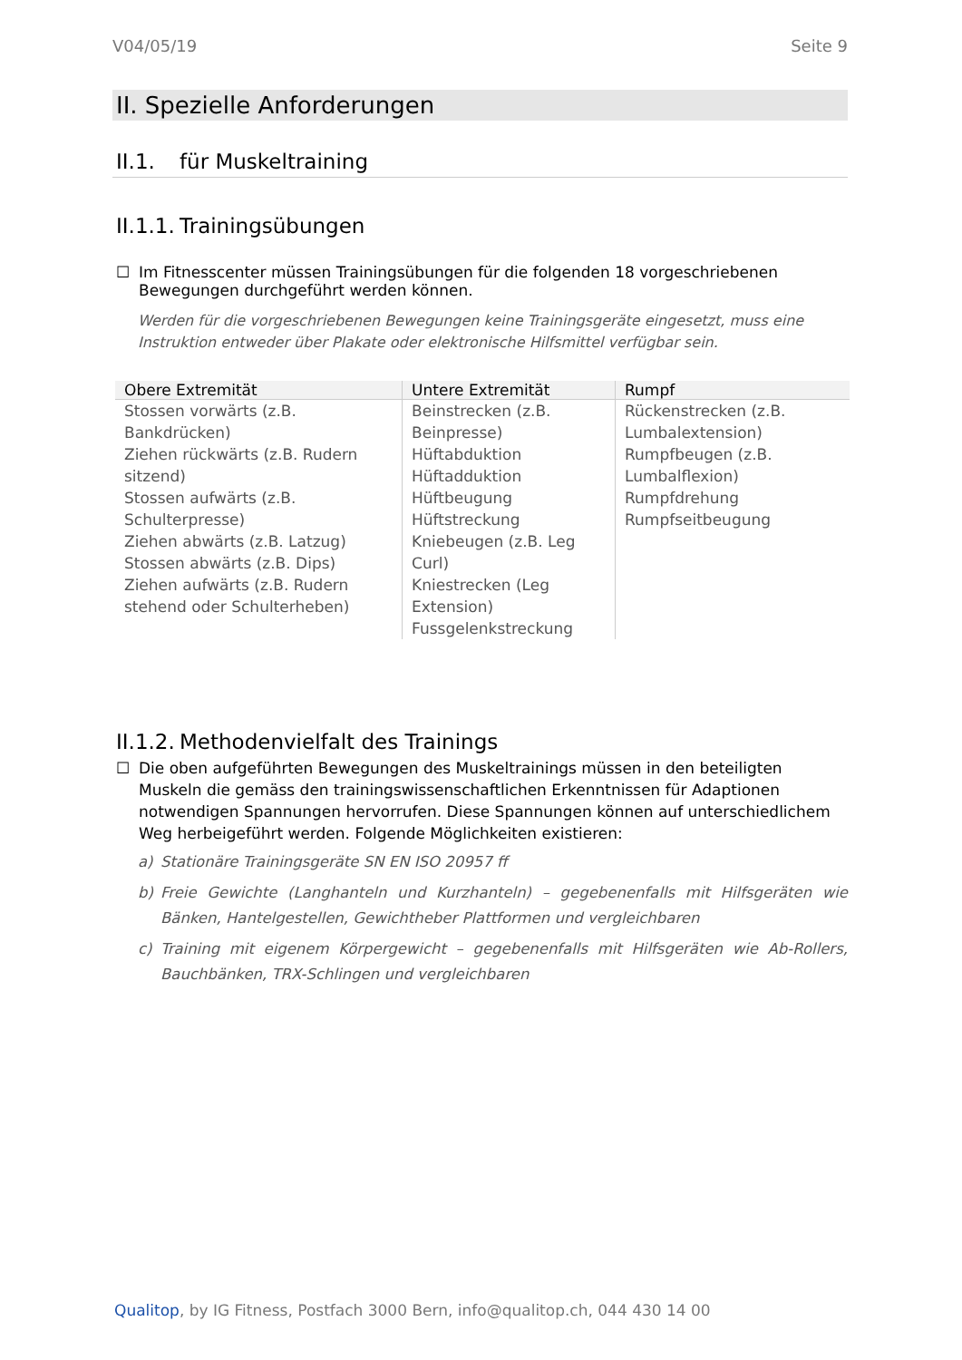V04/05/19 Seite 9
II. Spezielle Anforderungen
II.1. für Muskeltraining
II.1.1. Trainingsübungen
☐ Im Fitnesscenter müssen Trainingsübungen für die folgenden 18 vorgeschriebenen Bewegungen durchgeführt werden können.
Werden für die vorgeschriebenen Bewegungen keine Trainingsgeräte eingesetzt, muss eine Instruktion entweder über Plakate oder elektronische Hilfsmittel verfügbar sein.
| Obere Extremität | Untere Extremität | Rumpf |
| --- | --- | --- |
| Stossen vorwärts (z.B. Bankdrücken) Ziehen rückwärts (z.B. Rudern sitzend) Stossen aufwärts (z.B. Schulterpresse) Ziehen abwärts (z.B. Latzug) Stossen abwärts (z.B. Dips) Ziehen aufwärts (z.B. Rudern stehend oder Schulterheben) | Beinstrecken (z.B. Beinpresse) Hüftabduktion Hüftadduktion Hüftbeugung Hüftstreckung Kniebeugen (z.B. Leg Curl) Kniestrecken (Leg Extension) Fussgelenkstreckung | Rückenstrecken (z.B. Lumbalextension) Rumpfbeugen (z.B. Lumbalflexion) Rumpfdrehung Rumpfseitbeugung |
II.1.2. Methodenvielfalt des Trainings
☐ Die oben aufgeführten Bewegungen des Muskeltrainings müssen in den beteiligten Muskeln die gemäss den trainingswissenschaftlichen Erkenntnissen für Adaptionen notwendigen Spannungen hervorrufen. Diese Spannungen können auf unterschiedlichem Weg herbeigeführt werden. Folgende Möglichkeiten existieren:
a) Stationäre Trainingsgeräte SN EN ISO 20957 ff
b) Freie Gewichte (Langhanteln und Kurzhanteln) – gegebenenfalls mit Hilfsgeräten wie Bänken, Hantelgestellen, Gewichtheber Plattformen und vergleichbaren
c) Training mit eigenem Körpergewicht – gegebenenfalls mit Hilfsgeräten wie Ab-Rollers, Bauchbänken, TRX-Schlingen und vergleichbaren
Qualitop, by IG Fitness, Postfach 3000 Bern, info@qualitop.ch, 044 430 14 00